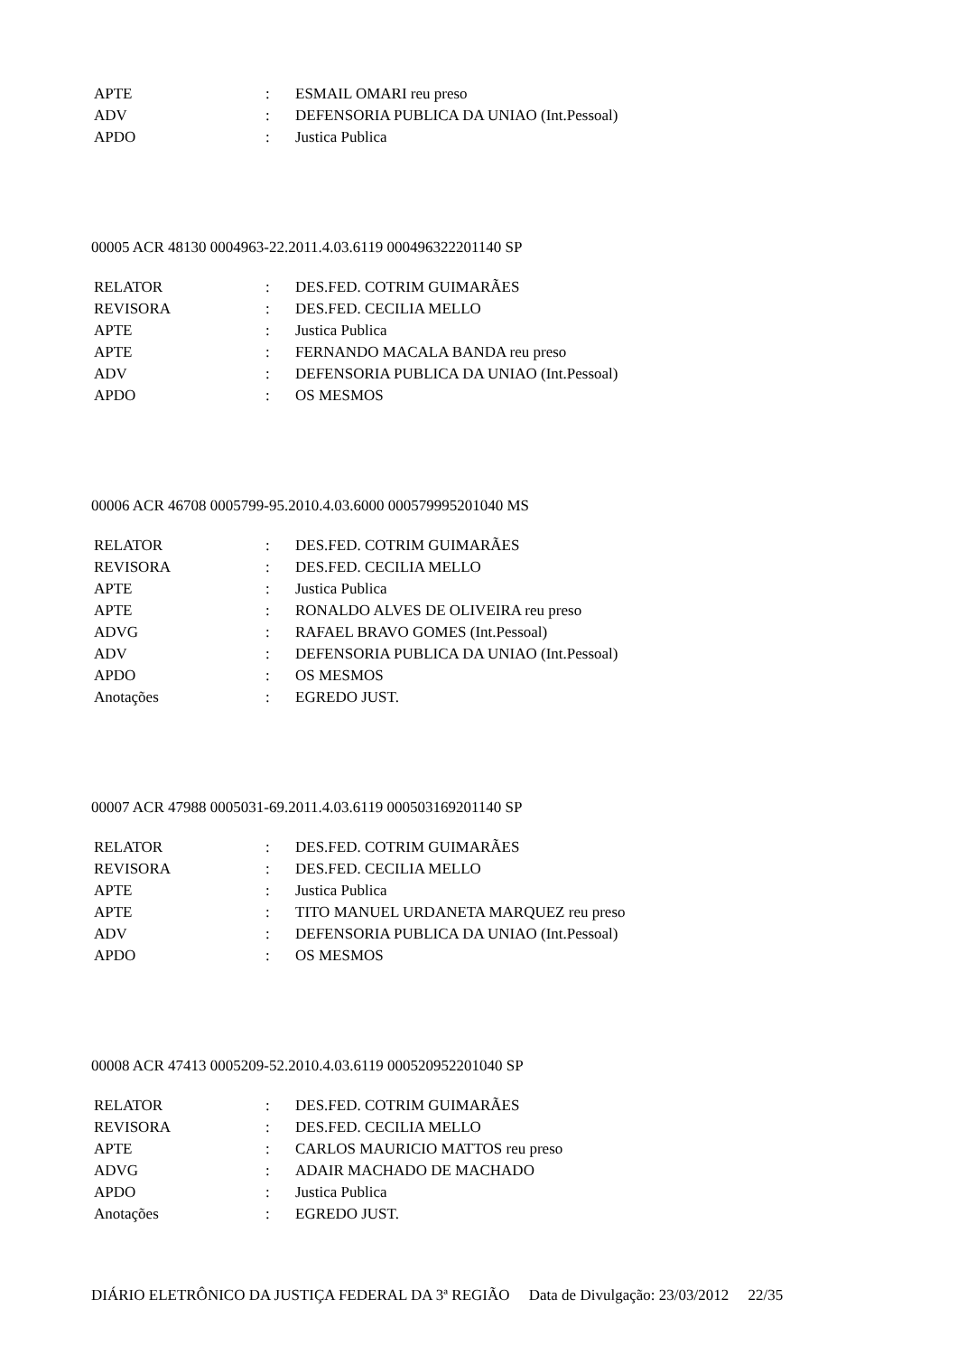| APTE | : | ESMAIL OMARI reu preso |
| ADV | : | DEFENSORIA PUBLICA DA UNIAO (Int.Pessoal) |
| APDO | : | Justica Publica |
00005 ACR 48130 0004963-22.2011.4.03.6119 000496322201140 SP
| RELATOR | : | DES.FED. COTRIM GUIMARÃES |
| REVISORA | : | DES.FED. CECILIA MELLO |
| APTE | : | Justica Publica |
| APTE | : | FERNANDO MACALA BANDA reu preso |
| ADV | : | DEFENSORIA PUBLICA DA UNIAO (Int.Pessoal) |
| APDO | : | OS MESMOS |
00006 ACR 46708 0005799-95.2010.4.03.6000 000579995201040 MS
| RELATOR | : | DES.FED. COTRIM GUIMARÃES |
| REVISORA | : | DES.FED. CECILIA MELLO |
| APTE | : | Justica Publica |
| APTE | : | RONALDO ALVES DE OLIVEIRA reu preso |
| ADVG | : | RAFAEL BRAVO GOMES (Int.Pessoal) |
| ADV | : | DEFENSORIA PUBLICA DA UNIAO (Int.Pessoal) |
| APDO | : | OS MESMOS |
| Anotações | : | EGREDO JUST. |
00007 ACR 47988 0005031-69.2011.4.03.6119 000503169201140 SP
| RELATOR | : | DES.FED. COTRIM GUIMARÃES |
| REVISORA | : | DES.FED. CECILIA MELLO |
| APTE | : | Justica Publica |
| APTE | : | TITO MANUEL URDANETA MARQUEZ reu preso |
| ADV | : | DEFENSORIA PUBLICA DA UNIAO (Int.Pessoal) |
| APDO | : | OS MESMOS |
00008 ACR 47413 0005209-52.2010.4.03.6119 000520952201040 SP
| RELATOR | : | DES.FED. COTRIM GUIMARÃES |
| REVISORA | : | DES.FED. CECILIA MELLO |
| APTE | : | CARLOS MAURICIO MATTOS reu preso |
| ADVG | : | ADAIR MACHADO DE MACHADO |
| APDO | : | Justica Publica |
| Anotações | : | EGREDO JUST. |
DIÁRIO ELETRÔNICO DA JUSTIÇA FEDERAL DA 3ª REGIÃO Data de Divulgação: 23/03/2012 22/35